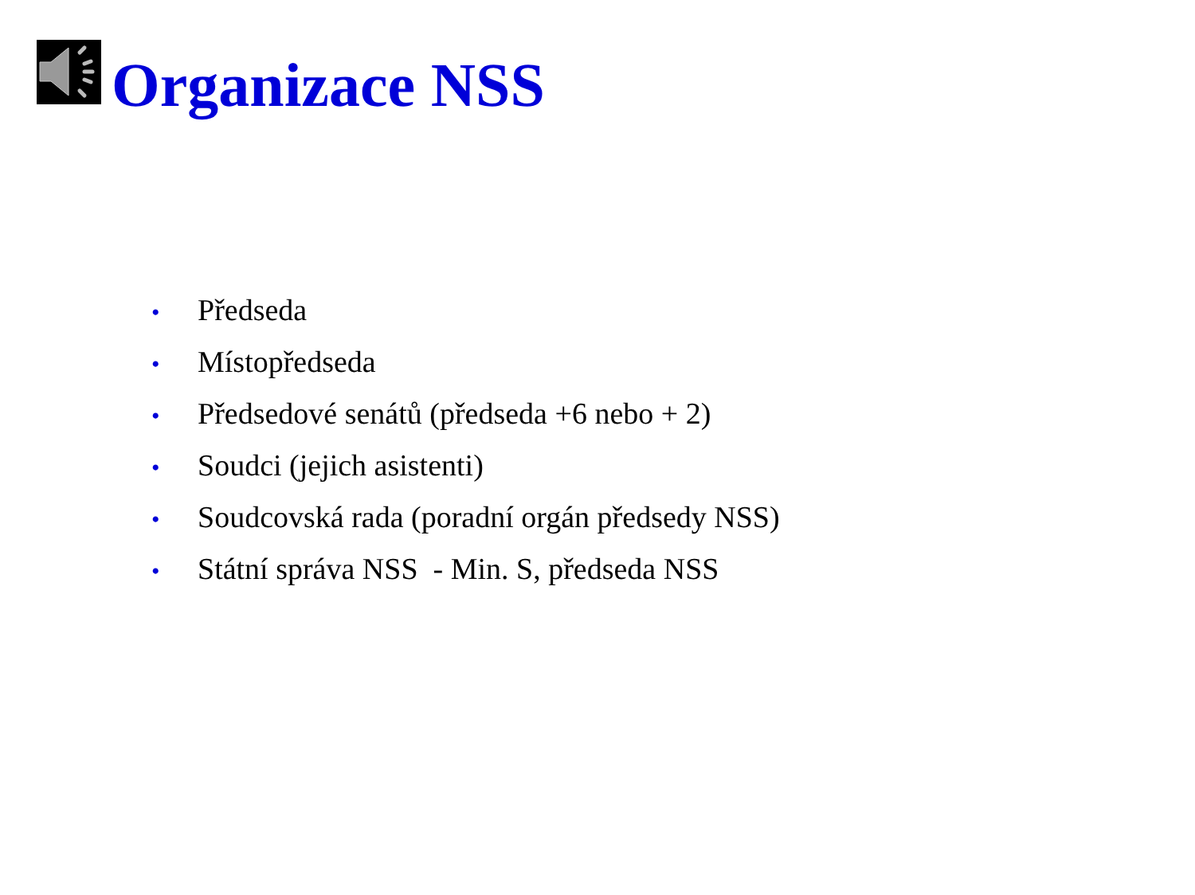Organizace NSS
• Předseda
• Místopředseda
• Předsedové senátů (předseda +6 nebo + 2)
• Soudci (jejich asistenti)
• Soudcovská rada (poradní orgán předsedy NSS)
• Státní správa NSS - Min. S, předseda NSS